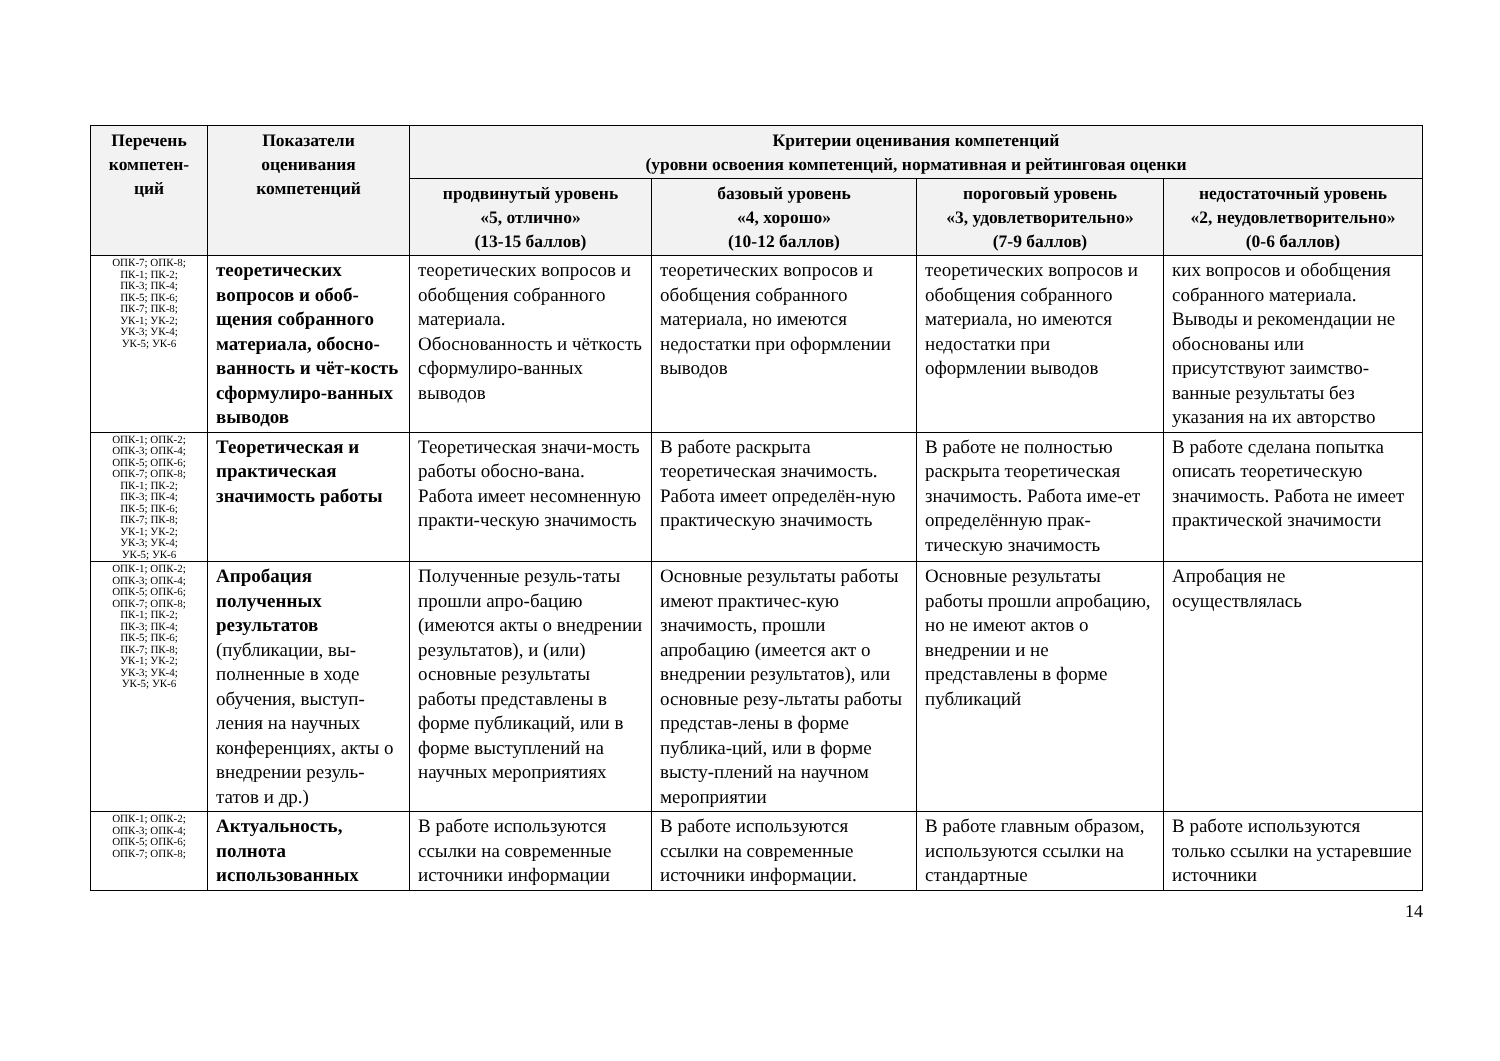| Перечень компетен-ций | Показатели оценивания компетенций | Критерии оценивания компетенций (уровни освоения компетенций, нормативная и рейтинговая оценки | | | |
| --- | --- | --- | --- | --- | --- |
| | | продвинутый уровень «5, отлично» (13-15 баллов) | базовый уровень «4, хорошо» (10-12 баллов) | пороговый уровень «3, удовлетворительно» (7-9 баллов) | недостаточный уровень «2, неудовлетворительно» (0-6 баллов) |
| ОПК-7; ОПК-8; ПК-1; ПК-2; ПК-3; ПК-4; ПК-5; ПК-6; ПК-7; ПК-8; УК-1; УК-2; УК-3; УК-4; УК-5; УК-6 | теоретических вопросов и обоб-щения собранного материала, обосно-ванность и чёт-кость сформулиро-ванных выводов | теоретических вопросов и обобщения собранного материала. Обоснованность и чёткость сформулиро-ванных выводов | теоретических вопросов и обобщения собранного материала, но имеются недостатки при оформлении выводов | теоретических вопросов и обобщения собранного материала, но имеются недостатки при оформлении выводов | ких вопросов и обобщения собранного материала. Выводы и рекомендации не обоснованы или присутствуют заимство-ванные результаты без указания на их авторство |
| ОПК-1; ОПК-2; ОПК-3; ОПК-4; ОПК-5; ОПК-6; ОПК-7; ОПК-8; ПК-1; ПК-2; ПК-3; ПК-4; ПК-5; ПК-6; ПК-7; ПК-8; УК-1; УК-2; УК-3; УК-4; УК-5; УК-6 | Теоретическая и практическая значимость работы | Теоретическая значи-мость работы обосно-вана. Работа имеет несомненную практи-ческую значимость | В работе раскрыта теоретическая значимость. Работа имеет определён-ную практическую значимость | В работе не полностью раскрыта теоретическая значимость. Работа име-ет определённую прак-тическую значимость | В работе сделана попытка описать теоретическую значимость. Работа не имеет практической значимости |
| ОПК-1; ОПК-2; ОПК-3; ОПК-4; ОПК-5; ОПК-6; ОПК-7; ОПК-8; ПК-1; ПК-2; ПК-3; ПК-4; ПК-5; ПК-6; ПК-7; ПК-8; УК-1; УК-2; УК-3; УК-4; УК-5; УК-6 | Апробация полученных результатов (публикации, вы-полненные в ходе обучения, выступ-ления на научных конференциях, акты о внедрении резуль-татов и др.) | Полученные резуль-таты прошли апро-бацию (имеются акты о внедрении результатов), и (или) основные результаты работы представлены в форме публикаций, или в форме выступлений на научных мероприятиях | Основные результаты работы имеют практичес-кую значимость, прошли апробацию (имеется акт о внедрении результатов), или основные резу-льтаты работы представ-лены в форме публика-ций, или в форме высту-плений на научном мероприятии | Основные результаты работы прошли апробацию, но не имеют актов о внедрении и не представлены в форме публикаций | Апробация не осуществлялась |
| ОПК-1; ОПК-2; ОПК-3; ОПК-4; ОПК-5; ОПК-6; ОПК-7; ОПК-8; | Актуальность, полнота использованных | В работе используются ссылки на современные источники информации | В работе используются ссылки на современные источники информации. | В работе главным образом, используются ссылки на стандартные | В работе используются только ссылки на устаревшие источники |
14